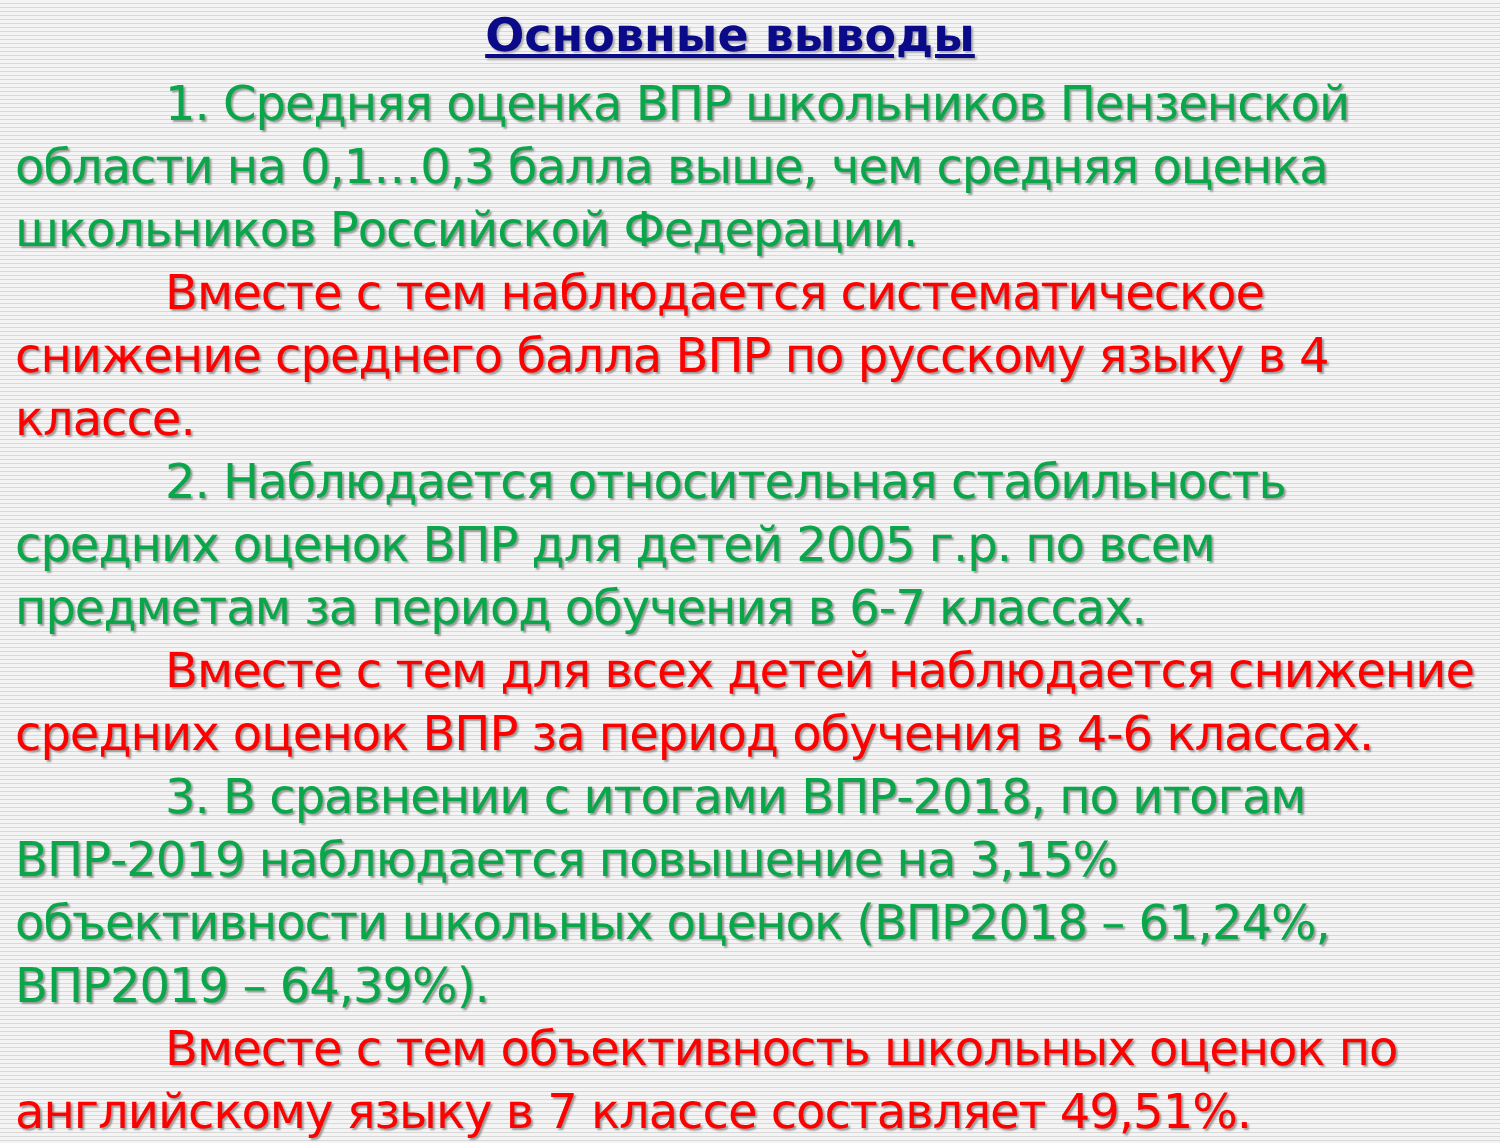Основные выводы
1. Средняя оценка ВПР школьников Пензенской области на 0,1…0,3 балла выше, чем средняя оценка школьников Российской Федерации.
Вместе с тем наблюдается систематическое снижение среднего балла ВПР по русскому языку в 4 классе.
2. Наблюдается относительная стабильность средних оценок ВПР для детей 2005 г.р. по всем предметам за период обучения в 6-7 классах.
Вместе с тем для всех детей наблюдается снижение средних оценок ВПР за период обучения в 4-6 классах.
3. В сравнении с итогами ВПР-2018, по итогам ВПР-2019 наблюдается повышение на 3,15% объективности школьных оценок (ВПР2018 – 61,24%, ВПР2019 – 64,39%).
Вместе с тем объективность школьных оценок по английскому языку в 7 классе составляет 49,51%.